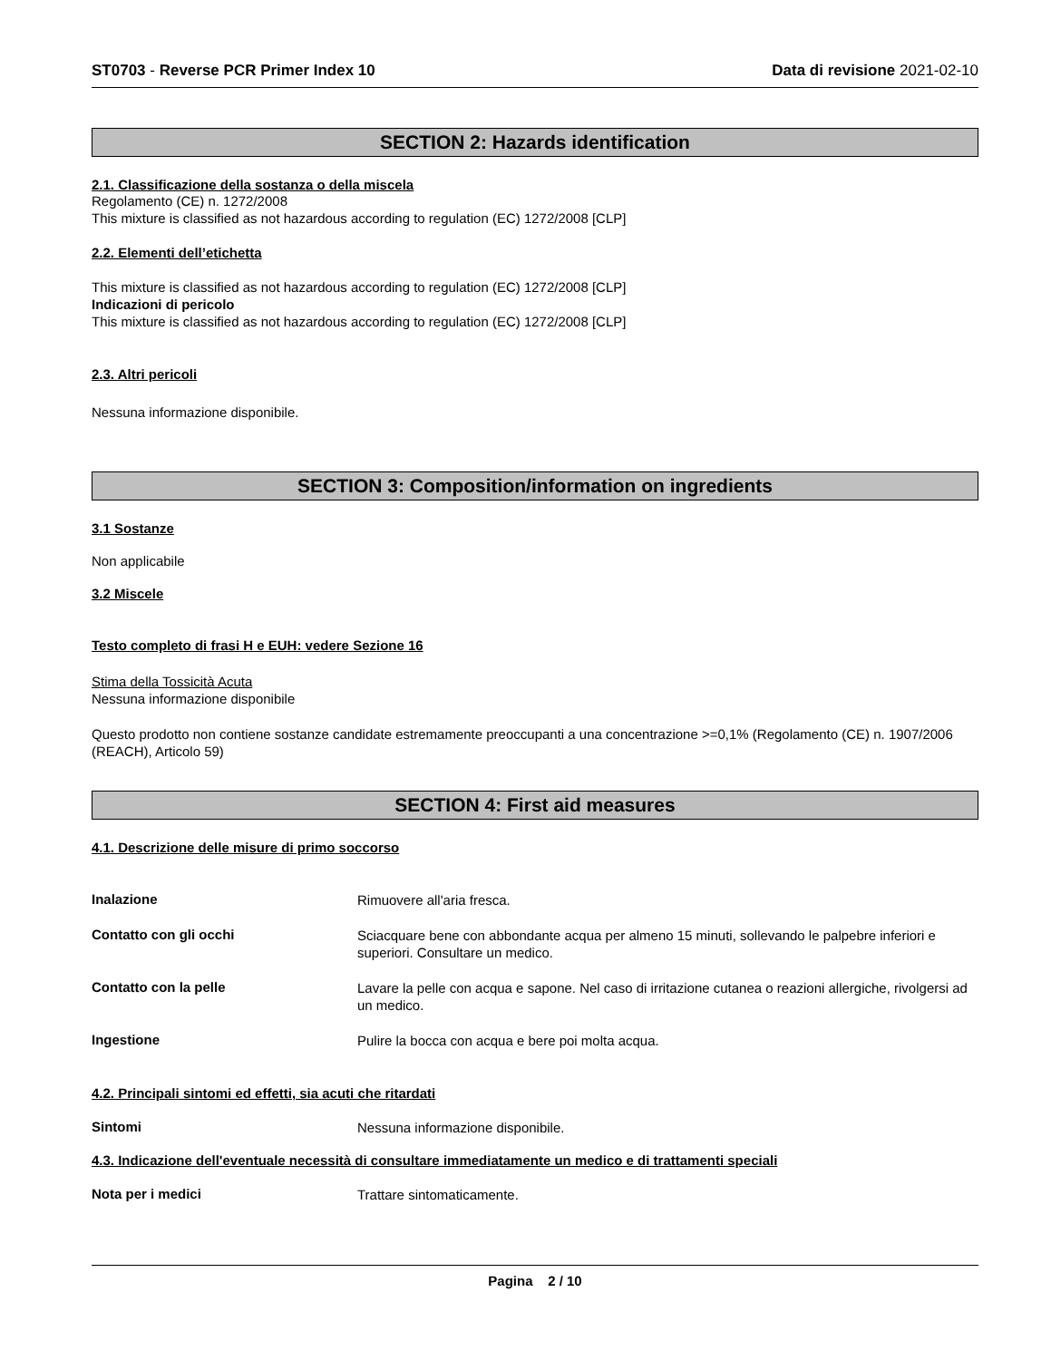ST0703 - Reverse PCR Primer Index 10 Data di revisione 2021-02-10
SECTION 2: Hazards identification
2.1. Classificazione della sostanza o della miscela
Regolamento (CE) n. 1272/2008
This mixture is classified as not hazardous according to regulation (EC) 1272/2008 [CLP]
2.2. Elementi dell’etichetta
This mixture is classified as not hazardous according to regulation (EC) 1272/2008 [CLP]
Indicazioni di pericolo
This mixture is classified as not hazardous according to regulation (EC) 1272/2008 [CLP]
2.3. Altri pericoli
Nessuna informazione disponibile.
SECTION 3: Composition/information on ingredients
3.1 Sostanze
Non applicabile
3.2 Miscele
Testo completo di frasi H e EUH: vedere Sezione 16
Stima della Tossicità Acuta
Nessuna informazione disponibile
Questo prodotto non contiene sostanze candidate estremamente preoccupanti a una concentrazione >=0,1% (Regolamento (CE) n. 1907/2006 (REACH), Articolo 59)
SECTION 4: First aid measures
4.1. Descrizione delle misure di primo soccorso
Inalazione
Rimuovere all'aria fresca.
Contatto con gli occhi
Sciacquare bene con abbondante acqua per almeno 15 minuti, sollevando le palpebre inferiori e superiori. Consultare un medico.
Contatto con la pelle
Lavare la pelle con acqua e sapone. Nel caso di irritazione cutanea o reazioni allergiche, rivolgersi ad un medico.
Ingestione
Pulire la bocca con acqua e bere poi molta acqua.
4.2. Principali sintomi ed effetti, sia acuti che ritardati
Sintomi
Nessuna informazione disponibile.
4.3. Indicazione dell'eventuale necessità di consultare immediatamente un medico e di trattamenti speciali
Nota per i medici
Trattare sintomaticamente.
Pagina 2 / 10